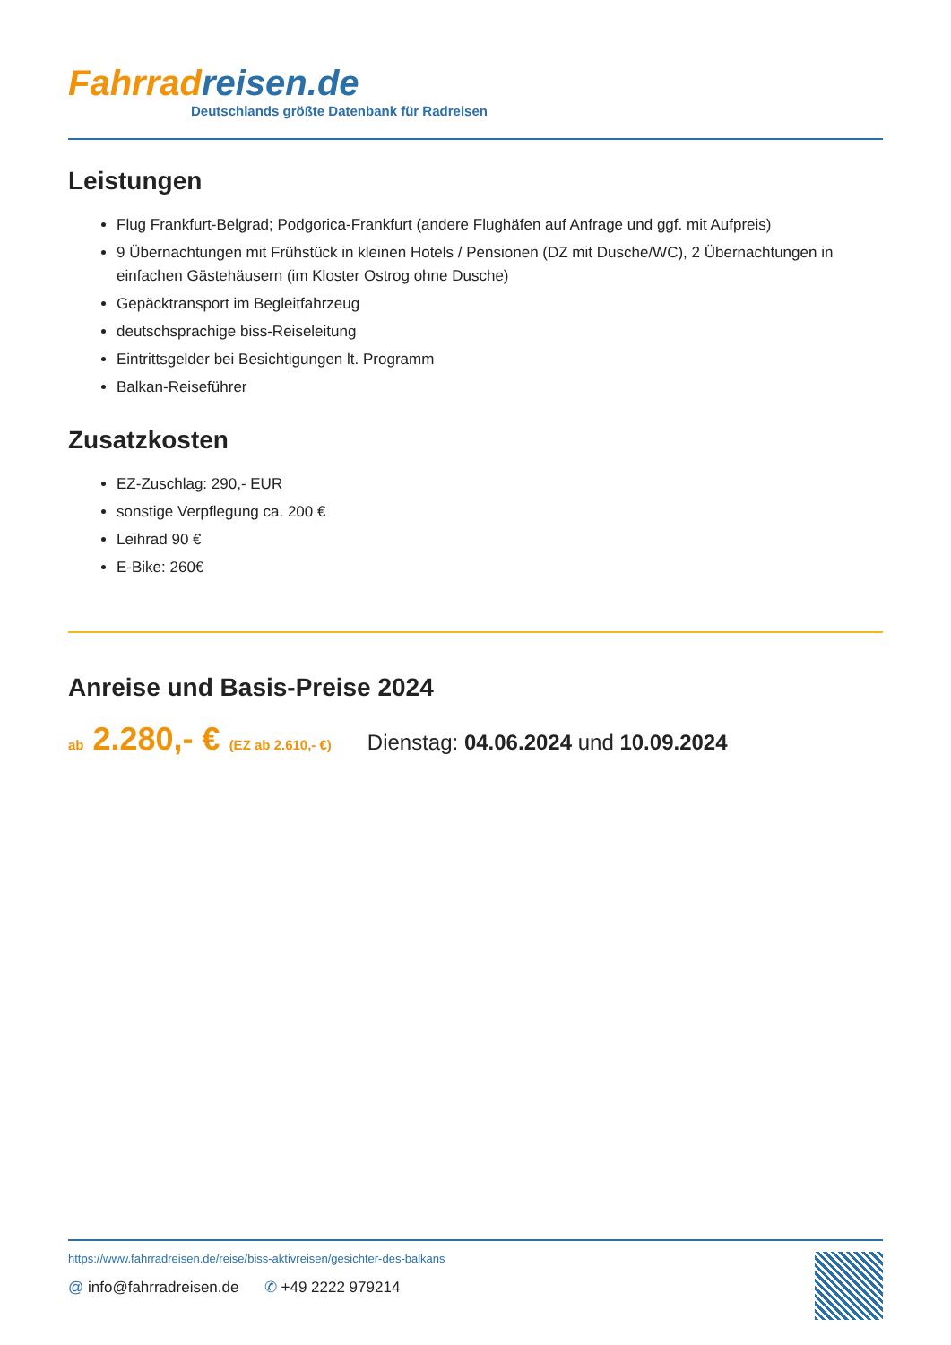Fahrrad reisen.de
Deutschlands größte Datenbank für Radreisen
Leistungen
Flug Frankfurt-Belgrad; Podgorica-Frankfurt (andere Flughäfen auf Anfrage und ggf. mit Aufpreis)
9 Übernachtungen mit Frühstück in kleinen Hotels / Pensionen (DZ mit Dusche/WC), 2 Übernachtungen in einfachen Gästehäusern (im Kloster Ostrog ohne Dusche)
Gepäcktransport im Begleitfahrzeug
deutschsprachige biss-Reiseleitung
Eintrittsgelder bei Besichtigungen lt. Programm
Balkan-Reiseführer
Zusatzkosten
EZ-Zuschlag: 290,- EUR
sonstige Verpflegung ca. 200 €
Leihrad 90 €
E-Bike: 260€
Anreise und Basis-Preise 2024
ab 2.280,- € (EZ ab 2.610,- €) Dienstag: 04.06.2024 und 10.09.2024
https://www.fahrradreisen.de/reise/biss-aktivreisen/gesichter-des-balkans
@ info@fahrradreisen.de ✆ +49 2222 979214